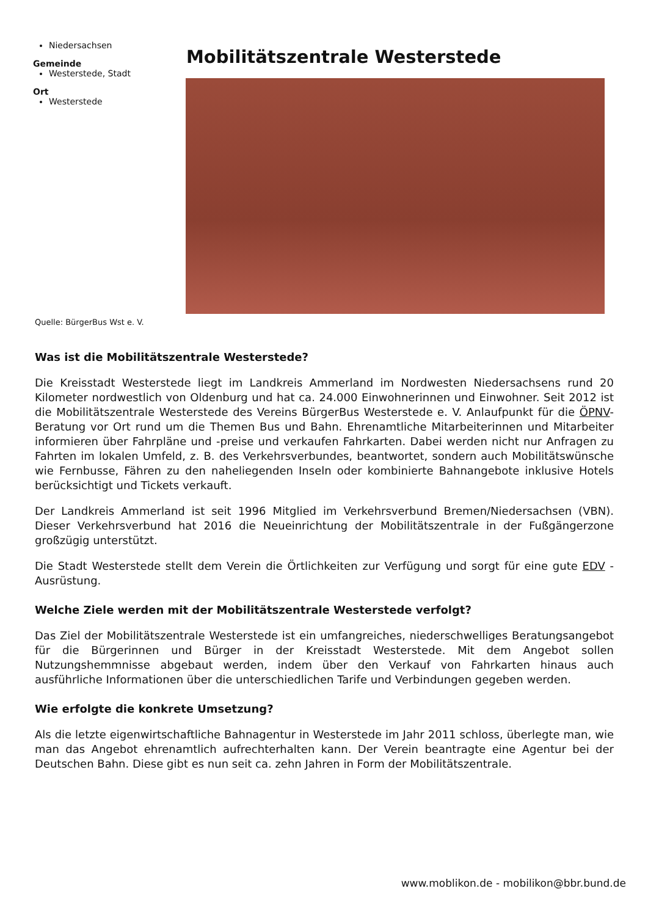Niedersachsen
Gemeinde
Westerstede, Stadt
Ort
Westerstede
Mobilitätszentrale Westerstede
Quelle: BürgerBus Wst e. V.
Was ist die Mobilitätszentrale Westerstede?
Die Kreisstadt Westerstede liegt im Landkreis Ammerland im Nordwesten Niedersachsens rund 20 Kilometer nordwestlich von Oldenburg und hat ca. 24.000 Einwohnerinnen und Einwohner. Seit 2012 ist die Mobilitätszentrale Westerstede des Vereins BürgerBus Westerstede e. V. Anlaufpunkt für die ÖPNV-Beratung vor Ort rund um die Themen Bus und Bahn. Ehrenamtliche Mitarbeiterinnen und Mitarbeiter informieren über Fahrpläne und -preise und verkaufen Fahrkarten. Dabei werden nicht nur Anfragen zu Fahrten im lokalen Umfeld, z. B. des Verkehrsverbundes, beantwortet, sondern auch Mobilitätswünsche wie Fernbusse, Fähren zu den naheliegenden Inseln oder kombinierte Bahnangebote inklusive Hotels berücksichtigt und Tickets verkauft.
Der Landkreis Ammerland ist seit 1996 Mitglied im Verkehrsverbund Bremen/Niedersachsen (VBN). Dieser Verkehrsverbund hat 2016 die Neueinrichtung der Mobilitätszentrale in der Fußgängerzone großzügig unterstützt.
Die Stadt Westerstede stellt dem Verein die Örtlichkeiten zur Verfügung und sorgt für eine gute EDV -Ausrüstung.
Welche Ziele werden mit der Mobilitätszentrale Westerstede verfolgt?
Das Ziel der Mobilitätszentrale Westerstede ist ein umfangreiches, niederschwelliges Beratungsangebot für die Bürgerinnen und Bürger in der Kreisstadt Westerstede. Mit dem Angebot sollen Nutzungshemmnisse abgebaut werden, indem über den Verkauf von Fahrkarten hinaus auch ausführliche Informationen über die unterschiedlichen Tarife und Verbindungen gegeben werden.
Wie erfolgte die konkrete Umsetzung?
Als die letzte eigenwirtschaftliche Bahnagentur in Westerstede im Jahr 2011 schloss, überlegte man, wie man das Angebot ehrenamtlich aufrechterhalten kann. Der Verein beantragte eine Agentur bei der Deutschen Bahn. Diese gibt es nun seit ca. zehn Jahren in Form der Mobilitätszentrale.
www.moblikon.de - mobilikon@bbr.bund.de